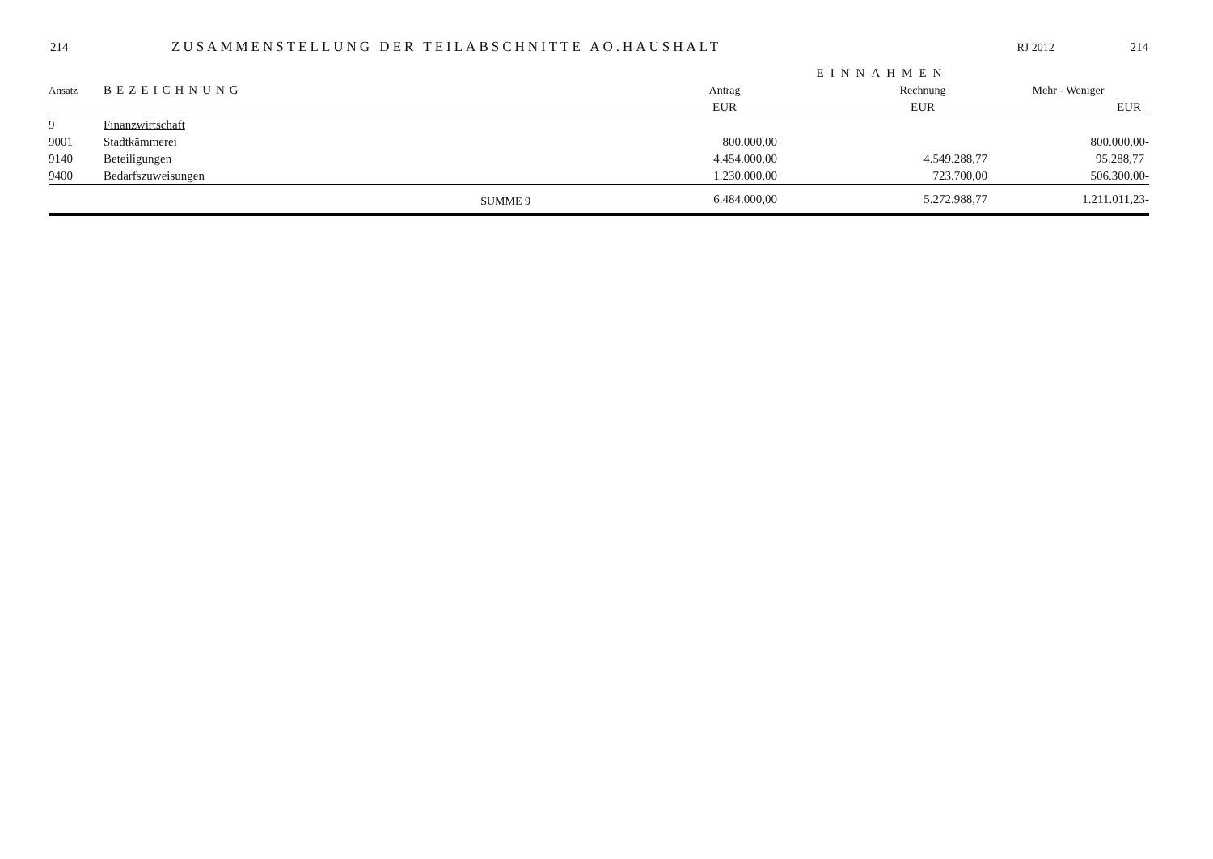214 ZUSAMMENSTELLUNG DER TEILABSCHNITTE AO.HAUSHALT RJ 2012 214
| | | | | EINNAHMEN | | |
| --- | --- | --- | --- | --- | --- | --- |
| Ansatz | BEZEICHNUNG | | Antrag | | Rechnung | Mehr - Weniger |
| | | | EUR | | EUR | EUR |
| 9 | Finanzwirtschaft | | | | | |
| 9001 | Stadtkämmerei | | 800.000,00 | | | 800.000,00- |
| 9140 | Beteiligungen | | 4.454.000,00 | | 4.549.288,77 | 95.288,77 |
| 9400 | Bedarfszuweisungen | | 1.230.000,00 | | 723.700,00 | 506.300,00- |
| | SUMME 9 | | 6.484.000,00 | | 5.272.988,77 | 1.211.011,23- |